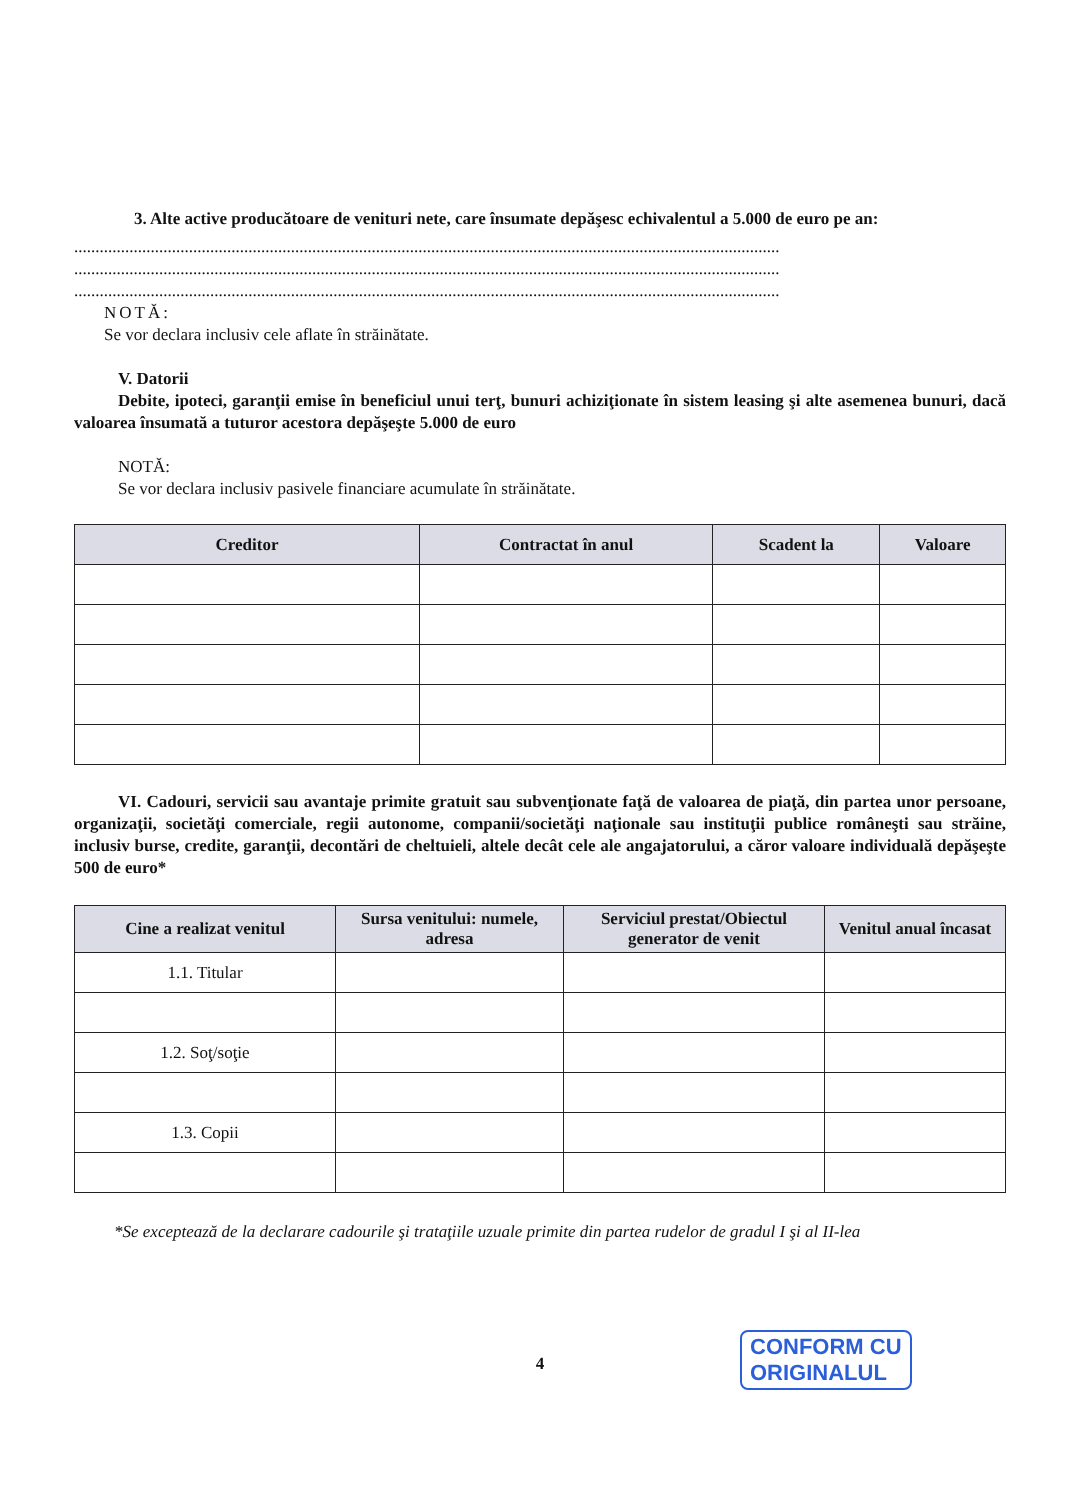3. Alte active producătoare de venituri nete, care însumate depăşesc echivalentul a 5.000 de euro pe an:
......................................................................................................................................................................
......................................................................................................................................................................
......................................................................................................................................................................
NOTĂ:
Se vor declara inclusiv cele aflate în străinătate.
V. Datorii
Debite, ipoteci, garanţii emise în beneficiul unui terţ, bunuri achiziţionate în sistem leasing şi alte asemenea bunuri, dacă valoarea însumată a tuturor acestora depăşeşte 5.000 de euro
NOTĂ:
Se vor declara inclusiv pasivele financiare acumulate în străinătate.
| Creditor | Contractat în anul | Scadent la | Valoare |
| --- | --- | --- | --- |
VI. Cadouri, servicii sau avantaje primite gratuit sau subvenţionate faţă de valoarea de piaţă, din partea unor persoane, organizaţii, societăţi comerciale, regii autonome, companii/societăţi naţionale sau instituţii publice româneşti sau străine, inclusiv burse, credite, garanţii, decontări de cheltuieli, altele decât cele ale angajatorului, a căror valoare individuală depăşeşte 500 de euro*
| Cine a realizat venitul | Sursa venitului: numele, adresa | Serviciul prestat/Obiectul generator de venit | Venitul anual încasat |
| --- | --- | --- | --- |
| 1.1. Titular | | | |
| 1.2. Soţ/soţie | | | |
| 1.3. Copii | | | |
*Se exceptează de la declarare cadourile şi trataţiile uzuale primite din partea rudelor de gradul I şi al II-lea
4
CONFORM CU
ORIGINALUL